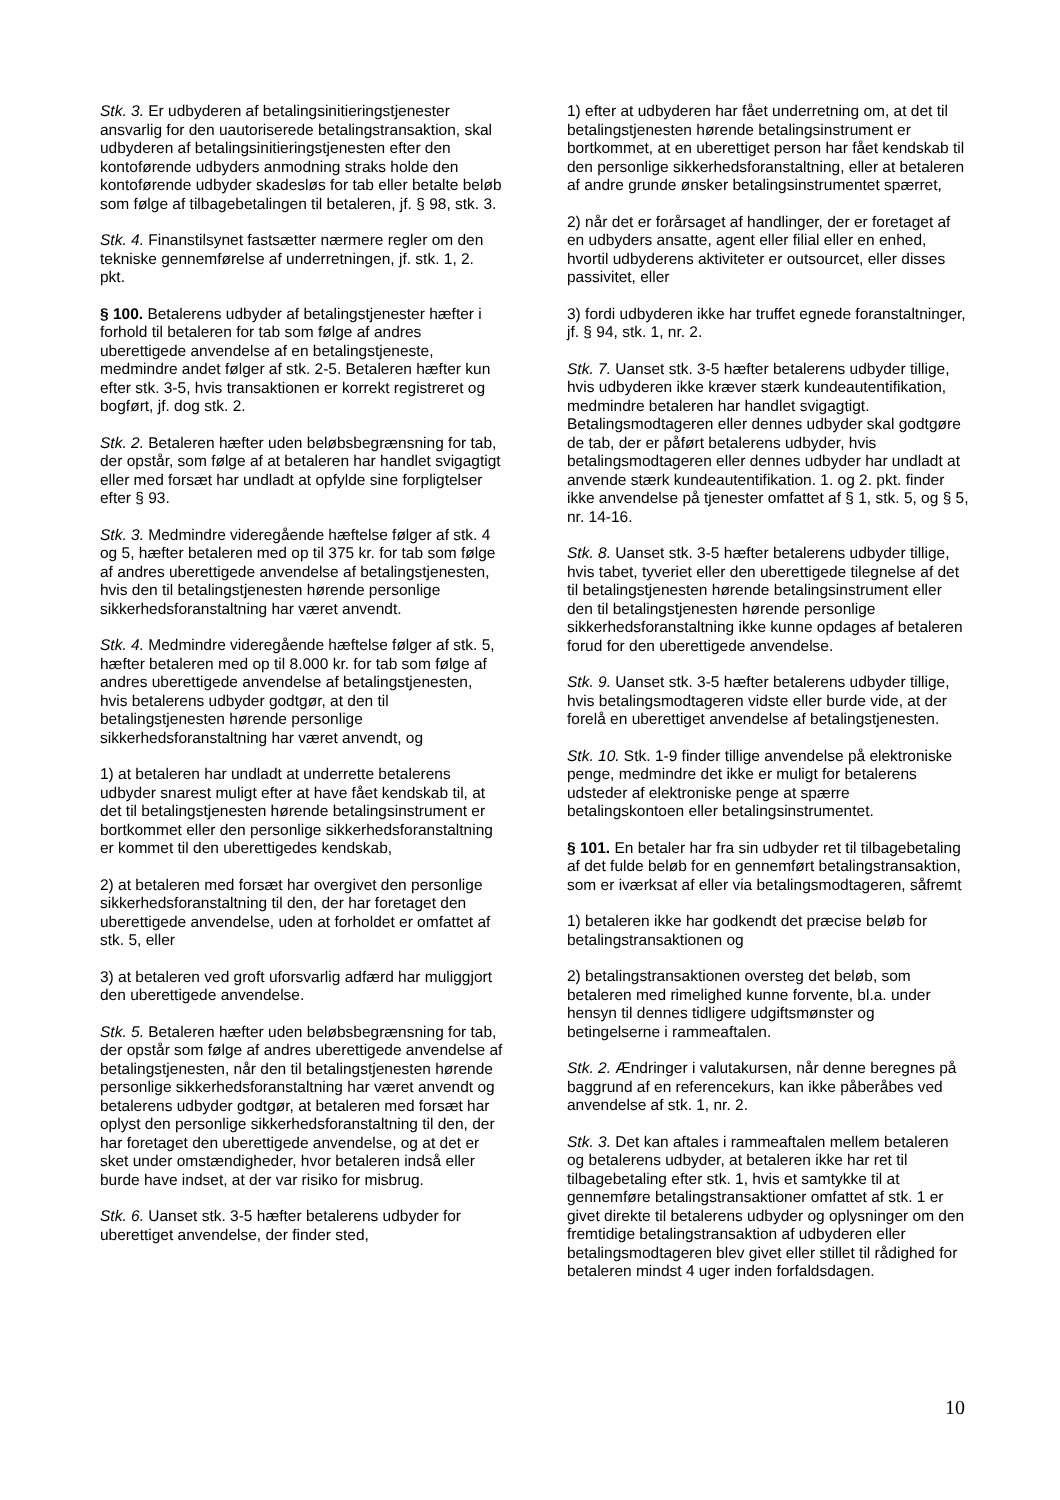Stk. 3. Er udbyderen af betalingsinitieringstjenester ansvarlig for den uautoriserede betalingstransaktion, skal udbyderen af betalingsinitieringstjenesten efter den kontoførende udbyders anmodning straks holde den kontoførende udbyder skadesløs for tab eller betalte beløb som følge af tilbagebetalingen til betaleren, jf. § 98, stk. 3.
Stk. 4. Finanstilsynet fastsætter nærmere regler om den tekniske gennemførelse af underretningen, jf. stk. 1, 2. pkt.
§ 100. Betalerens udbyder af betalingstjenester hæfter i forhold til betaleren for tab som følge af andres uberettigede anvendelse af en betalingstjeneste, medmindre andet følger af stk. 2-5. Betaleren hæfter kun efter stk. 3-5, hvis transaktionen er korrekt registreret og bogført, jf. dog stk. 2.
Stk. 2. Betaleren hæfter uden beløbsbegrænsning for tab, der opstår, som følge af at betaleren har handlet svigagtigt eller med forsæt har undladt at opfylde sine forpligtelser efter § 93.
Stk. 3. Medmindre videregående hæftelse følger af stk. 4 og 5, hæfter betaleren med op til 375 kr. for tab som følge af andres uberettigede anvendelse af betalingstjenesten, hvis den til betalingstjenesten hørende personlige sikkerhedsforanstaltning har været anvendt.
Stk. 4. Medmindre videregående hæftelse følger af stk. 5, hæfter betaleren med op til 8.000 kr. for tab som følge af andres uberettigede anvendelse af betalingstjenesten, hvis betalerens udbyder godtgør, at den til betalingstjenesten hørende personlige sikkerhedsforanstaltning har været anvendt, og
1) at betaleren har undladt at underrette betalerens udbyder snarest muligt efter at have fået kendskab til, at det til betalingstjenesten hørende betalingsinstrument er bortkommet eller den personlige sikkerhedsforanstaltning er kommet til den uberettigedes kendskab,
2) at betaleren med forsæt har overgivet den personlige sikkerhedsforanstaltning til den, der har foretaget den uberettigede anvendelse, uden at forholdet er omfattet af stk. 5, eller
3) at betaleren ved groft uforsvarlig adfærd har muliggjort den uberettigede anvendelse.
Stk. 5. Betaleren hæfter uden beløbsbegrænsning for tab, der opstår som følge af andres uberettigede anvendelse af betalingstjenesten, når den til betalingstjenesten hørende personlige sikkerhedsforanstaltning har været anvendt og betalerens udbyder godtgør, at betaleren med forsæt har oplyst den personlige sikkerhedsforanstaltning til den, der har foretaget den uberettigede anvendelse, og at det er sket under omstændigheder, hvor betaleren indså eller burde have indset, at der var risiko for misbrug.
Stk. 6. Uanset stk. 3-5 hæfter betalerens udbyder for uberettiget anvendelse, der finder sted,
1) efter at udbyderen har fået underretning om, at det til betalingstjenesten hørende betalingsinstrument er bortkommet, at en uberettiget person har fået kendskab til den personlige sikkerhedsforanstaltning, eller at betaleren af andre grunde ønsker betalingsinstrumentet spærret,
2) når det er forårsaget af handlinger, der er foretaget af en udbyders ansatte, agent eller filial eller en enhed, hvortil udbyderens aktiviteter er outsourcet, eller disses passivitet, eller
3) fordi udbyderen ikke har truffet egnede foranstaltninger, jf. § 94, stk. 1, nr. 2.
Stk. 7. Uanset stk. 3-5 hæfter betalerens udbyder tillige, hvis udbyderen ikke kræver stærk kundeautentifikation, medmindre betaleren har handlet svigagtigt. Betalingsmodtageren eller dennes udbyder skal godtgøre de tab, der er påført betalerens udbyder, hvis betalingsmodtageren eller dennes udbyder har undladt at anvende stærk kundeautentifikation. 1. og 2. pkt. finder ikke anvendelse på tjenester omfattet af § 1, stk. 5, og § 5, nr. 14-16.
Stk. 8. Uanset stk. 3-5 hæfter betalerens udbyder tillige, hvis tabet, tyveriet eller den uberettigede tilegnelse af det til betalingstjenesten hørende betalingsinstrument eller den til betalingstjenesten hørende personlige sikkerhedsforanstaltning ikke kunne opdages af betaleren forud for den uberettigede anvendelse.
Stk. 9. Uanset stk. 3-5 hæfter betalerens udbyder tillige, hvis betalingsmodtageren vidste eller burde vide, at der forelå en uberettiget anvendelse af betalingstjenesten.
Stk. 10. Stk. 1-9 finder tillige anvendelse på elektroniske penge, medmindre det ikke er muligt for betalerens udsteder af elektroniske penge at spærre betalingskontoen eller betalingsinstrumentet.
§ 101. En betaler har fra sin udbyder ret til tilbagebetaling af det fulde beløb for en gennemført betalingstransaktion, som er iværksat af eller via betalingsmodtageren, såfremt
1) betaleren ikke har godkendt det præcise beløb for betalingstransaktionen og
2) betalingstransaktionen oversteg det beløb, som betaleren med rimelighed kunne forvente, bl.a. under hensyn til dennes tidligere udgiftsmønster og betingelserne i rammeaftalen.
Stk. 2. Ændringer i valutakursen, når denne beregnes på baggrund af en referencekurs, kan ikke påberåbes ved anvendelse af stk. 1, nr. 2.
Stk. 3. Det kan aftales i rammeaftalen mellem betaleren og betalerens udbyder, at betaleren ikke har ret til tilbagebetaling efter stk. 1, hvis et samtykke til at gennemføre betalingstransaktioner omfattet af stk. 1 er givet direkte til betalerens udbyder og oplysninger om den fremtidige betalingstransaktion af udbyderen eller betalingsmodtageren blev givet eller stillet til rådighed for betaleren mindst 4 uger inden forfaldsdagen.
10